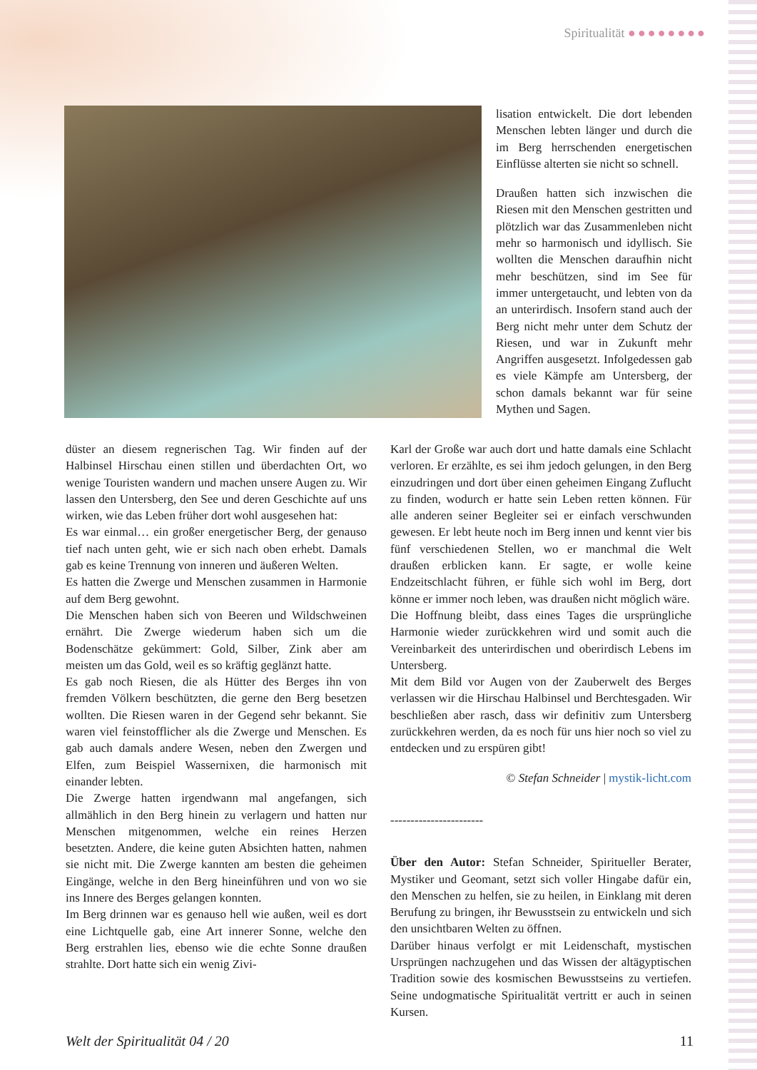Spiritualität ●●●●●●●●
lisation entwickelt. Die dort lebenden Menschen lebten länger und durch die im Berg herrschenden energetischen Einflüsse alterten sie nicht so schnell.
Draußen hatten sich inzwischen die Riesen mit den Menschen gestritten und plötzlich war das Zusammenleben nicht mehr so harmonisch und idyllisch. Sie wollten die Menschen daraufhin nicht mehr beschützen, sind im See für immer untergetaucht, und lebten von da an unterirdisch. Insofern stand auch der Berg nicht mehr unter dem Schutz der Riesen, und war in Zukunft mehr Angriffen ausgesetzt. Infolgedessen gab es viele Kämpfe am Untersberg, der schon damals bekannt war für seine Mythen und Sagen.
düster an diesem regnerischen Tag. Wir finden auf der Halbinsel Hirschau einen stillen und überdachten Ort, wo wenige Touristen wandern und machen unsere Augen zu. Wir lassen den Untersberg, den See und deren Geschichte auf uns wirken, wie das Leben früher dort wohl ausgesehen hat:
Es war einmal… ein großer energetischer Berg, der genauso tief nach unten geht, wie er sich nach oben erhebt. Damals gab es keine Trennung von inneren und äußeren Welten.
Es hatten die Zwerge und Menschen zusammen in Harmonie auf dem Berg gewohnt.
Die Menschen haben sich von Beeren und Wildschweinen ernährt. Die Zwerge wiederum haben sich um die Bodenschätze gekümmert: Gold, Silber, Zink aber am meisten um das Gold, weil es so kräftig geglänzt hatte.
Es gab noch Riesen, die als Hütter des Berges ihn von fremden Völkern beschützten, die gerne den Berg besetzen wollten. Die Riesen waren in der Gegend sehr bekannt. Sie waren viel feinstofflicher als die Zwerge und Menschen. Es gab auch damals andere Wesen, neben den Zwergen und Elfen, zum Beispiel Wassernixen, die harmonisch mit einander lebten.
Die Zwerge hatten irgendwann mal angefangen, sich allmählich in den Berg hinein zu verlagern und hatten nur Menschen mitgenommen, welche ein reines Herzen besetzten. Andere, die keine guten Absichten hatten, nahmen sie nicht mit. Die Zwerge kannten am besten die geheimen Eingänge, welche in den Berg hineinführen und von wo sie ins Innere des Berges gelangen konnten.
Im Berg drinnen war es genauso hell wie außen, weil es dort eine Lichtquelle gab, eine Art innerer Sonne, welche den Berg erstrahlen lies, ebenso wie die echte Sonne draußen strahlte. Dort hatte sich ein wenig Zivi-
Karl der Große war auch dort und hatte damals eine Schlacht verloren. Er erzählte, es sei ihm jedoch gelungen, in den Berg einzudringen und dort über einen geheimen Eingang Zuflucht zu finden, wodurch er hatte sein Leben retten können. Für alle anderen seiner Begleiter sei er einfach verschwunden gewesen. Er lebt heute noch im Berg innen und kennt vier bis fünf verschiedenen Stellen, wo er manchmal die Welt draußen erblicken kann. Er sagte, er wolle keine Endzeitschlacht führen, er fühle sich wohl im Berg, dort könne er immer noch leben, was draußen nicht möglich wäre.
Die Hoffnung bleibt, dass eines Tages die ursprüngliche Harmonie wieder zurückkehren wird und somit auch die Vereinbarkeit des unterirdischen und oberirdisch Lebens im Untersberg.
Mit dem Bild vor Augen von der Zauberwelt des Berges verlassen wir die Hirschau Halbinsel und Berchtesgaden. Wir beschließen aber rasch, dass wir definitiv zum Untersberg zurückkehren werden, da es noch für uns hier noch so viel zu entdecken und zu erspüren gibt!
© Stefan Schneider | mystik-licht.com
-----------------------
Über den Autor: Stefan Schneider, Spiritueller Berater, Mystiker und Geomant, setzt sich voller Hingabe dafür ein, den Menschen zu helfen, sie zu heilen, in Einklang mit deren Berufung zu bringen, ihr Bewusstsein zu entwickeln und sich den unsichtbaren Welten zu öffnen.
Darüber hinaus verfolgt er mit Leidenschaft, mystischen Ursprüngen nachzugehen und das Wissen der altägyptischen Tradition sowie des kosmischen Bewusstseins zu vertiefen. Seine undogmatische Spiritualität vertritt er auch in seinen Kursen.
Welt der Spiritualität 04 / 20 11